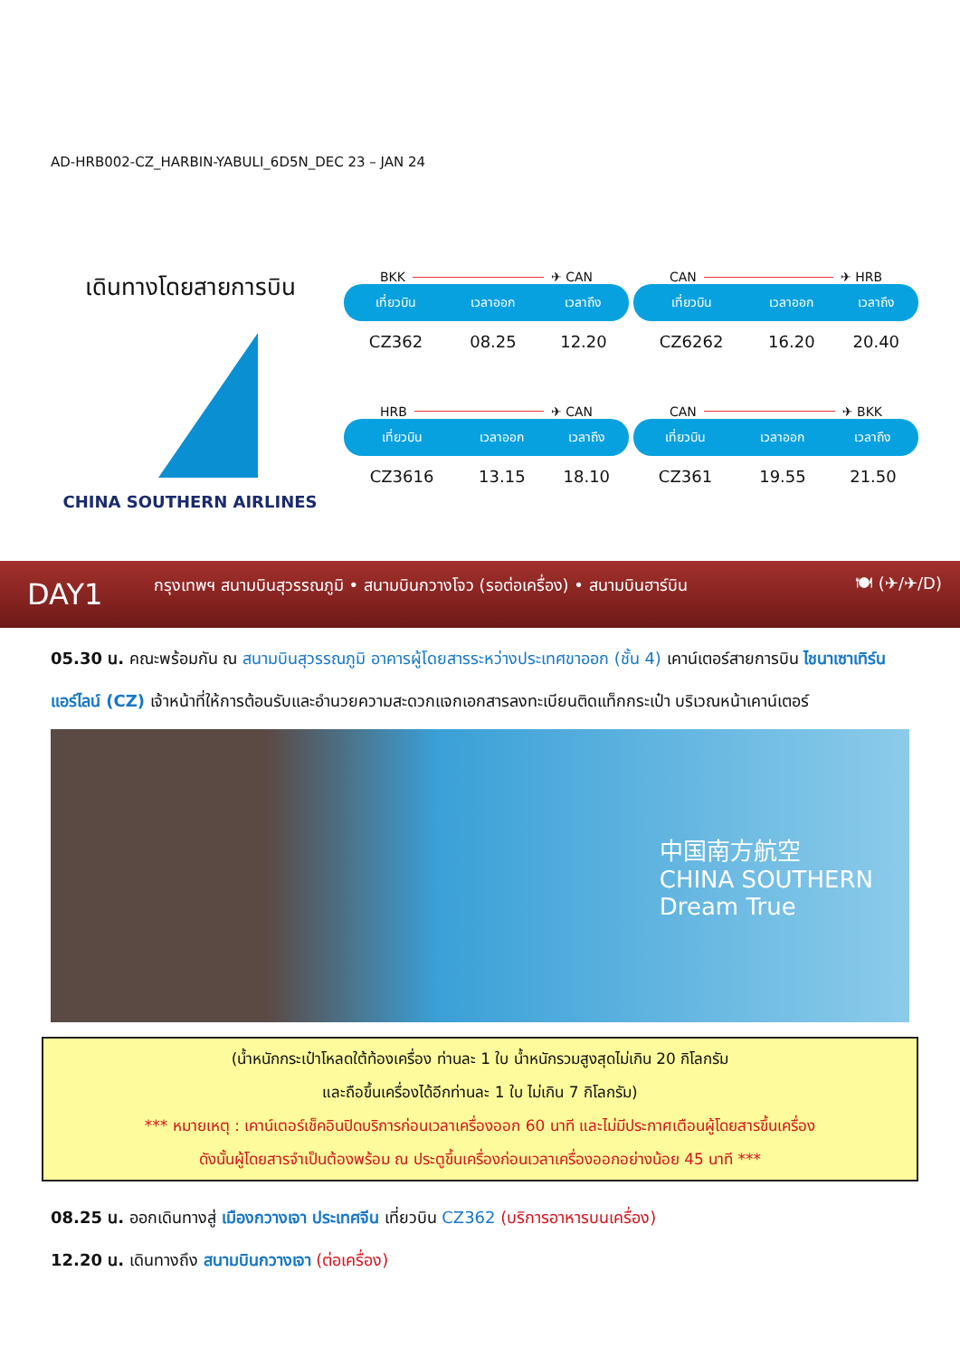AD-HRB002-CZ_HARBIN-YABULI_6D5N_DEC 23 – JAN 24
เดินทางโดยสายการบิน
CHINA SOUTHERN AIRLINES
BKK ✈ CAN
| เที่ยวบิน | เวลาออก | เวลาถึง |
| --- | --- | --- |
| CZ362 | 08.25 | 12.20 |
CAN ✈ HRB
| เที่ยวบิน | เวลาออก | เวลาถึง |
| --- | --- | --- |
| CZ6262 | 16.20 | 20.40 |
HRB ✈ CAN
| เที่ยวบิน | เวลาออก | เวลาถึง |
| --- | --- | --- |
| CZ3616 | 13.15 | 18.10 |
CAN ✈ BKK
| เที่ยวบิน | เวลาออก | เวลาถึง |
| --- | --- | --- |
| CZ361 | 19.55 | 21.50 |
DAY1 กรุงเทพฯ สนามบินสุวรรณภูมิ • สนามบินกวางโจว (รอต่อเครื่อง) • สนามบินฮาร์บิน 🍽 (✈/✈/D)
05.30 น. คณะพร้อมกัน ณ สนามบินสุวรรณภูมิ อาคารผู้โดยสารระหว่างประเทศขาออก (ชั้น 4) เคาน์เตอร์สายการบิน ไชนาเซาเทิร์นแอร์ไลน์ (CZ) เจ้าหน้าที่ให้การต้อนรับและอำนวยความสะดวกแจกเอกสารลงทะเบียนติดแท็กกระเป๋า บริเวณหน้าเคาน์เตอร์
中国南方航空
CHINA SOUTHERN
Dream True
(น้ำหนักกระเป๋าโหลดใต้ท้องเครื่อง ท่านละ 1 ใบ น้ำหนักรวมสูงสุดไม่เกิน 20 กิโลกรัม
และถือขึ้นเครื่องได้อีกท่านละ 1 ใบ ไม่เกิน 7 กิโลกรัม)
*** หมายเหตุ : เคาน์เตอร์เช็คอินปิดบริการก่อนเวลาเครื่องออก 60 นาที และไม่มีประกาศเตือนผู้โดยสารขึ้นเครื่อง
ดังนั้นผู้โดยสารจำเป็นต้องพร้อม ณ ประตูขึ้นเครื่องก่อนเวลาเครื่องออกอย่างน้อย 45 นาที ***
08.25 น. ออกเดินทางสู่ เมืองกวางเจา ประเทศจีน เที่ยวบิน CZ362 (บริการอาหารบนเครื่อง)
12.20 น. เดินทางถึง สนามบินกวางเจา (ต่อเครื่อง)